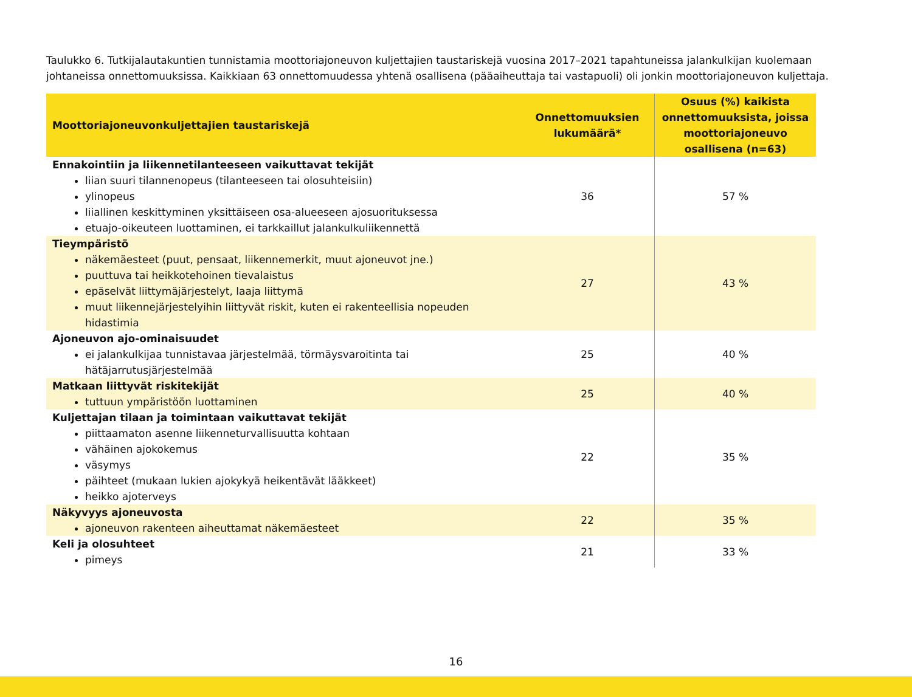Taulukko 6. Tutkijalautakuntien tunnistamia moottoriajoneuvon kuljettajien taustariskejä vuosina 2017–2021 tapahtuneissa jalankulkijan kuolemaan johtaneissa onnettomuuksissa. Kaikkiaan 63 onnettomuudessa yhtenä osallisena (pääaiheuttaja tai vastapuoli) oli jonkin moottoriajoneuvon kuljettaja.
| Moottoriajoneuvonkuljettajien taustariskejä | Onnettomuuksien lukumäärä* | Osuus (%) kaikista onnettomuuksista, joissa moottoriajoneuvo osallisena (n=63) |
| --- | --- | --- |
| Ennakointiin ja liikennetilanteeseen vaikuttavat tekijät liian suuri tilannenopeus (tilanteeseen tai olosuhteisiin) ylinopeus liiallinen keskittyminen yksittäiseen osa-alueeseen ajosuorituksessa etuajo-oikeuteen luottaminen, ei tarkkaillut jalankulkuliikennettä | 36 | 57 % |
| Tieympäristö näkemäesteet (puut, pensaat, liikennemerkit, muut ajoneuvot jne.) puuttuva tai heikkotehoinen tievalaistus epäselvät liittymäjärjestelyt, laaja liittymä muut liikennejärjestelyihin liittyvät riskit, kuten ei rakenteellisia nopeuden hidastimia | 27 | 43 % |
| Ajoneuvon ajo-ominaisuudet ei jalankulkijaa tunnistavaa järjestelmää, törmäysvaroitinta tai hätäjarrutusjärjestelmää | 25 | 40 % |
| Matkaan liittyvät riskitekijät tuttuun ympäristöön luottaminen | 25 | 40 % |
| Kuljettajan tilaan ja toimintaan vaikuttavat tekijät piittaamaton asenne liikenneturvallisuutta kohtaan vähäinen ajokokemus väsymys päihteet (mukaan lukien ajokykyä heikentävät lääkkeet) heikko ajoterveys | 22 | 35 % |
| Näkyvyys ajoneuvosta ajoneuvon rakenteen aiheuttamat näkemäesteet | 22 | 35 % |
| Keli ja olosuhteet pimeys | 21 | 33 % |
16